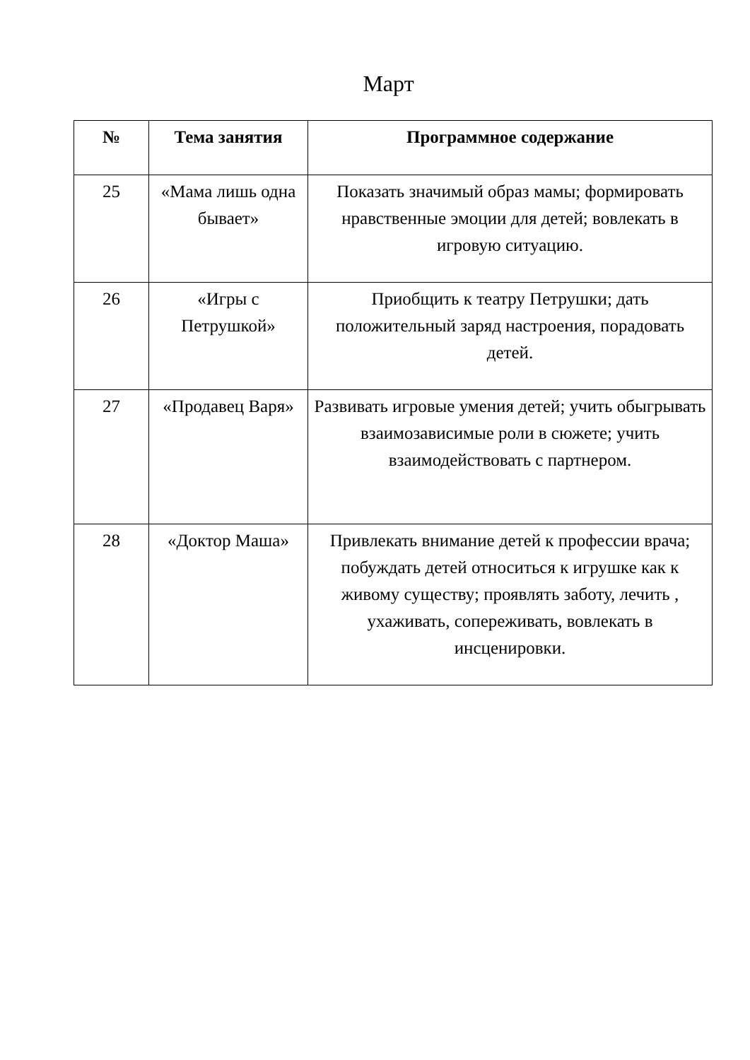Март
| № | Тема занятия | Программное содержание |
| --- | --- | --- |
| 25 | «Мама лишь одна бывает» | Показать значимый образ мамы; формировать нравственные эмоции для детей; вовлекать в игровую ситуацию. |
| 26 | «Игры с Петрушкой» | Приобщить к театру Петрушки; дать положительный заряд настроения, порадовать детей. |
| 27 | «Продавец Варя» | Развивать игровые умения детей; учить обыгрывать взаимозависимые роли в сюжете; учить взаимодействовать с партнером. |
| 28 | «Доктор Маша» | Привлекать внимание детей к профессии врача; побуждать детей относиться к игрушке как к живому существу; проявлять заботу, лечить , ухаживать, сопереживать, вовлекать в инсценировки. |